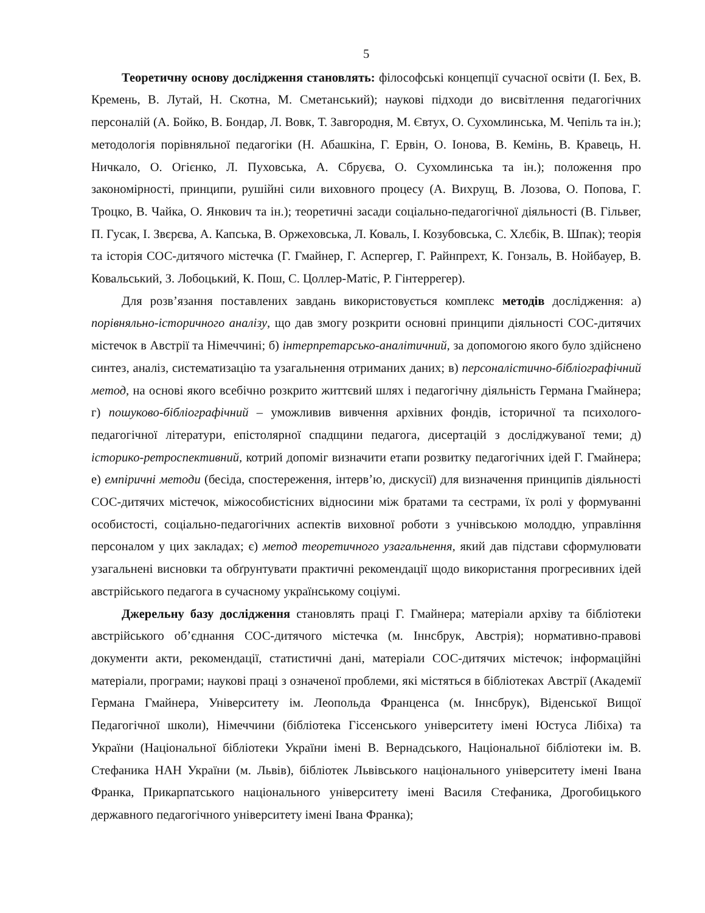5
Теоретичну основу дослідження становлять: філософські концепції сучасної освіти (І. Бех, В. Кремень, В. Лутай, Н. Скотна, М. Сметанський); наукові підходи до висвітлення педагогічних персоналій (А. Бойко, В. Бондар, Л. Вовк, Т. Завгородня, М. Євтух, О. Сухомлинська, М. Чепіль та ін.); методологія порівняльної педагогіки (Н. Абашкіна, Г. Ервін, О. Іонова, В. Кемінь, В. Кравець, Н. Ничкало, О. Огієнко, Л. Пуховська, А. Сбруєва, О. Сухомлинська та ін.); положення про закономірності, принципи, рушійні сили виховного процесу (А. Вихрущ, В. Лозова, О. Попова, Г. Троцко, В. Чайка, О. Янкович та ін.); теоретичні засади соціально-педагогічної діяльності (В. Гільвег, П. Гусак, І. Звєрєва, А. Капська, В. Оржеховська, Л. Коваль, І. Козубовська, С. Хлєбік, В. Шпак); теорія та історія СОС-дитячого містечка (Г. Гмайнер, Г. Аспергер, Г. Райнпрехт, К. Гонзаль, В. Нойбауер, В. Ковальський, З. Лобоцький, К. Пош, С. Цоллер-Матіс, Р. Гінтеррегер).
Для розв’язання поставлених завдань використовується комплекс методів дослідження: а) порівняльно-історичного аналізу, що дав змогу розкрити основні принципи діяльності СОС-дитячих містечок в Австрії та Німеччині; б) інтерпретарсько-аналітичний, за допомогою якого було здійснено синтез, аналіз, систематизацію та узагальнення отриманих даних; в) персоналістично-бібліографічний метод, на основі якого всебічно розкрито життєвий шлях і педагогічну діяльність Германа Гмайнера; г) пошуково-бібліографічний – уможливив вивчення архівних фондів, історичної та психолого-педагогічної літератури, епістолярної спадщини педагога, дисертацій з досліджуваної теми; д) історико-ретроспективний, котрий допоміг визначити етапи розвитку педагогічних ідей Г. Гмайнера; е) емпіричні методи (бесіда, спостереження, інтерв’ю, дискусії) для визначення принципів діяльності СОС-дитячих містечок, міжособистісних відносини між братами та сестрами, їх ролі у формуванні особистості, соціально-педагогічних аспектів виховної роботи з учнівською молоддю, управління персоналом у цих закладах; є) метод теоретичного узагальнення, який дав підстави сформулювати узагальнені висновки та обґрунтувати практичні рекомендації щодо використання прогресивних ідей австрійського педагога в сучасному українському соціумі.
Джерельну базу дослідження становлять праці Г. Гмайнера; матеріали архіву та бібліотеки австрійського об’єднання СОС-дитячого містечка (м. Іннсбрук, Австрія); нормативно-правові документи акти, рекомендації, статистичні дані, матеріали СОС-дитячих містечок; інформаційні матеріали, програми; наукові праці з означеної проблеми, які містяться в бібліотеках Австрії (Академії Германа Гмайнера, Університету ім. Леопольда Франценса (м. Іннсбрук), Віденської Вищої Педагогічної школи), Німеччини (бібліотека Гіссенського університету імені Юстуса Лібіха) та України (Національної бібліотеки України імені В. Вернадського, Національної бібліотеки ім. В. Стефаника НАН України (м. Львів), бібліотек Львівського національного університету імені Івана Франка, Прикарпатського національного університету імені Василя Стефаника, Дрогобицького державного педагогічного університету імені Івана Франка);